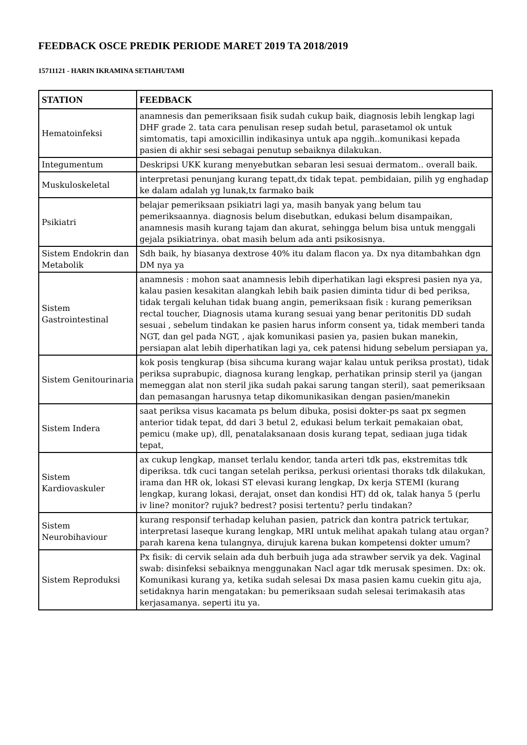FEEDBACK OSCE PREDIK PERIODE MARET 2019 TA 2018/2019
15711121 - HARIN IKRAMINA SETIAHUTAMI
| STATION | FEEDBACK |
| --- | --- |
| Hematoinfeksi | anamnesis dan pemeriksaan fisik sudah cukup baik, diagnosis lebih lengkap lagi DHF grade 2. tata cara penulisan resep sudah betul, parasetamol ok untuk simtomatis, tapi amoxicillin indikasinya untuk apa nggih..komunikasi kepada pasien di akhir sesi sebagai penutup sebaiknya dilakukan. |
| Integumentum | Deskripsi UKK kurang menyebutkan sebaran lesi sesuai dermatom.. overall baik. |
| Muskuloskeletal | interpretasi penunjang kurang tepatt,dx tidak tepat. pembidaian, pilih yg enghadap ke dalam adalah yg lunak,tx farmako baik |
| Psikiatri | belajar pemeriksaan psikiatri lagi ya, masih banyak yang belum tau pemeriksaannya. diagnosis belum disebutkan, edukasi belum disampaikan, anamnesis masih kurang tajam dan akurat, sehingga belum bisa untuk menggali gejala psikiatrinya. obat masih belum ada anti psikosisnya. |
| Sistem Endokrin dan Metabolik | Sdh baik, hy biasanya dextrose 40% itu dalam flacon ya. Dx nya ditambahkan dgn DM nya ya |
| Sistem Gastrointestinal | anamnesis : mohon saat anamnesis lebih diperhatikan lagi ekspresi pasien nya ya, kalau pasien kesakitan alangkah lebih baik pasien diminta tidur di bed periksa, tidak tergali keluhan tidak buang angin, pemeriksaan fisik : kurang pemeriksan rectal toucher, Diagnosis utama kurang sesuai yang benar peritonitis DD sudah sesuai , sebelum tindakan ke pasien harus inform consent ya, tidak memberi tanda NGT, dan gel pada NGT, , ajak komunikasi pasien ya, pasien bukan manekin, persiapan alat lebih diperhatikan lagi ya, cek patensi hidung sebelum persiapan ya, |
| Sistem Genitourinaria | kok posis tengkurap (bisa sihcuma kurang wajar kalau untuk periksa prostat), tidak periksa suprabupic, diagnosa kurang lengkap, perhatikan prinsip steril ya (jangan memeggan alat non steril jika sudah pakai sarung tangan steril), saat pemeriksaan dan pemasangan harusnya tetap dikomunikasikan dengan pasien/manekin |
| Sistem Indera | saat periksa visus kacamata ps belum dibuka, posisi dokter-ps saat px segmen anterior tidak tepat, dd dari 3 betul 2, edukasi belum terkait pemakaian obat, pemicu (make up), dll, penatalaksanaan dosis kurang tepat, sediaan juga tidak tepat, |
| Sistem Kardiovaskuler | ax cukup lengkap, manset terlalu kendor, tanda arteri tdk pas, ekstremitas tdk diperiksa. tdk cuci tangan setelah periksa, perkusi orientasi thoraks tdk dilakukan, irama dan HR ok, lokasi ST elevasi kurang lengkap, Dx kerja STEMI (kurang lengkap, kurang lokasi, derajat, onset dan kondisi HT) dd ok, talak hanya 5 (perlu iv line? monitor? rujuk? bedrest? posisi tertentu? perlu tindakan? |
| Sistem Neurobihaviour | kurang responsif terhadap keluhan pasien, patrick dan kontra patrick tertukar, interpretasi laseque kurang lengkap, MRI untuk melihat apakah tulang atau organ? parah karena kena tulangnya, dirujuk karena bukan kompetensi dokter umum? |
| Sistem Reproduksi | Px fisik: di cervik selain ada duh berbuih juga ada strawber servik ya dek. Vaginal swab: disinfeksi sebaiknya menggunakan Nacl agar tdk merusak spesimen. Dx: ok. Komunikasi kurang ya, ketika sudah selesai Dx masa pasien kamu cuekin gitu aja, setidaknya harin mengatakan: bu pemeriksaan sudah selesai terimakasih atas kerjasamanya. seperti itu ya. |